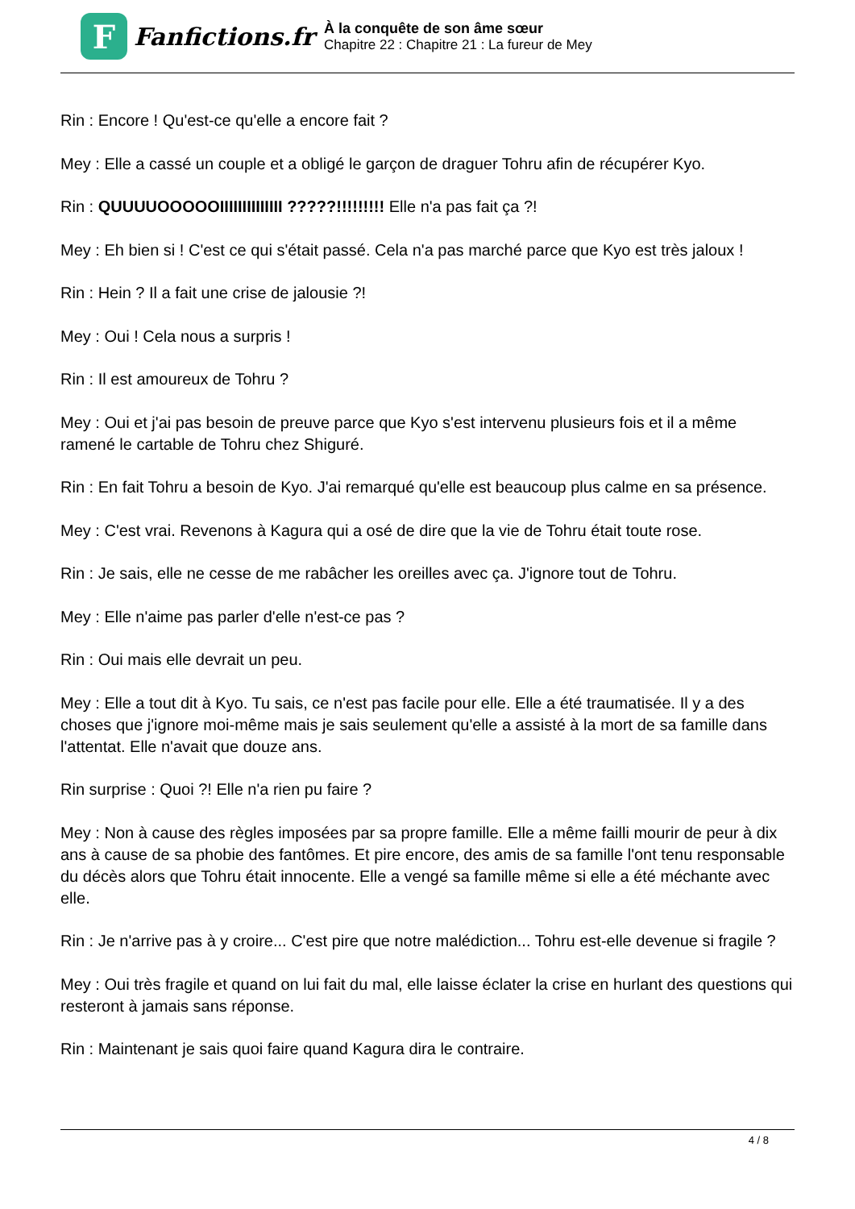F
Fanfictions.fr
À la conquête de son âme sœur
Chapitre 22 : Chapitre 21 : La fureur de Mey
Rin : Encore ! Qu'est-ce qu'elle a encore fait ?
Mey : Elle a cassé un couple et a obligé le garçon de draguer Tohru afin de récupérer Kyo.
Rin : QUUUUOOOOOIIIIIIIIIIIIII ?????!!!!!!!!! Elle n'a pas fait ça ?!
Mey : Eh bien si ! C'est ce qui s'était passé. Cela n'a pas marché parce que Kyo est très jaloux !
Rin : Hein ? Il a fait une crise de jalousie ?!
Mey : Oui ! Cela nous a surpris !
Rin : Il est amoureux de Tohru ?
Mey : Oui et j'ai pas besoin de preuve parce que Kyo s'est intervenu plusieurs fois et il a même ramené le cartable de Tohru chez Shiguré.
Rin : En fait Tohru a besoin de Kyo. J'ai remarqué qu'elle est beaucoup plus calme en sa présence.
Mey : C'est vrai. Revenons à Kagura qui a osé de dire que la vie de Tohru était toute rose.
Rin : Je sais, elle ne cesse de me rabâcher les oreilles avec ça. J'ignore tout de Tohru.
Mey : Elle n'aime pas parler d'elle n'est-ce pas ?
Rin : Oui mais elle devrait un peu.
Mey : Elle a tout dit à Kyo. Tu sais, ce n'est pas facile pour elle. Elle a été traumatisée. Il y a des choses que j'ignore moi-même mais je sais seulement qu'elle a assisté à la mort de sa famille dans l'attentat. Elle n'avait que douze ans.
Rin surprise : Quoi ?! Elle n'a rien pu faire ?
Mey : Non à cause des règles imposées par sa propre famille. Elle a même failli mourir de peur à dix ans à cause de sa phobie des fantômes. Et pire encore, des amis de sa famille l'ont tenu responsable du décès alors que Tohru était innocente. Elle a vengé sa famille même si elle a été méchante avec elle.
Rin : Je n'arrive pas à y croire... C'est pire que notre malédiction... Tohru est-elle devenue si fragile ?
Mey : Oui très fragile et quand on lui fait du mal, elle laisse éclater la crise en hurlant des questions qui resteront à jamais sans réponse.
Rin : Maintenant je sais quoi faire quand Kagura dira le contraire.
4 / 8